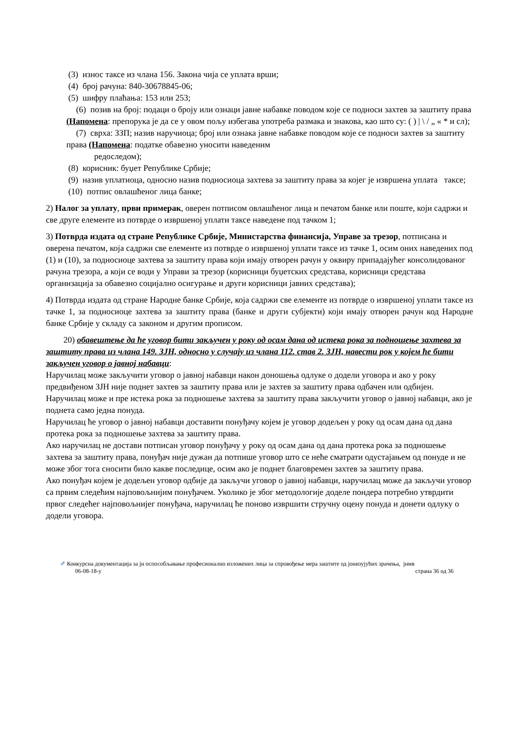(3) износ таксе из члана 156. Закона чија се уплата врши;
(4) број рачуна: 840-30678845-06;
(5) шифру плаћања: 153 или 253;
(6) позив на број: подаци о броју или ознаци јавне набавке поводом које се подноси захтев за заштиту права (Напомена: препорука је да се у овом пољу избегава употреба размака и знакова, као што су: ( ) | \ / „ « * и сл);
(7) сврха: ЗЗП; назив наручиоца; број или ознака јавне набавке поводом које се подноси захтев за заштиту права (Напомена: податке обавезно уносити наведеним
редоследом);
(8) корисник: буџет Републике Србије;
(9) назив уплатиоца, односно назив подносиоца захтева за заштиту права за којег је извршена уплата таксе;
(10) потпис овлашћеног лица банке;
2) Налог за уплату, први примерак, оверен потписом овлашћеног лица и печатом банке или поште, који садржи и све друге елементе из потврде о извршеној уплати таксе наведене под тачком 1;
3) Потврда издата од стране Републике Србије, Министарства финансија, Управе за трезор, потписана и оверена печатом, која садржи све елементе из потврде о извршеној уплати таксе из тачке 1, осим оних наведених под (1) и (10), за подносиоце захтева за заштиту права који имају отворен рачун у оквиру припадајућег консолидованог рачуна трезора, а који се води у Управи за трезор (корисници буџетских средстава, корисници средстава организација за обавезно социјално осигурање и други корисници јавних средстава);
4) Потврда издата од стране Народне банке Србије, која садржи све елементе из потврде о извршеној уплати таксе из тачке 1, за подносиоце захтева за заштиту права (банке и други субјекти) који имају отворен рачун код Народне банке Србије у складу са законом и другим прописом.
20) обавештење да ће уговор бити закључен у року од осам дана од истека рока за подношење захтева за заштиту права из члана 149. ЗЈН, односно у случају из члана 112. став 2. ЗЈН, навести рок у којем ће бити закључен уговор о јавној набавци:
Наручилац може закључити уговор о јавној набавци након доношења одлуке о додели уговора и ако у року предвиђеном ЗЈН није поднет захтев за заштиту права или је захтев за заштиту права одбачен или одбијен.
Наручилац може и пре истека рока за подношење захтева за заштиту права закључити уговор о јавној набавци, ако је поднета само једна понуда.
Наручилац ће уговор о јавној набавци доставити понуђачу којем је уговор додељен у року од осам дана од дана протека рока за подношење захтева за заштиту права.
Ако наручилац не достави потписан уговор понуђачу у року од осам дана од дана протека рока за подношење захтева за заштиту права, понуђач није дужан да потпише уговор што се неће сматрати одустајањем од понуде и не може због тога сносити било какве последице, осим ако је поднет благовремен захтев за заштиту права.
Ако понуђач којем је додељен уговор одбије да закључи уговор о јавној набавци, наручилац може да закључи уговор са првим следећим најповољнијим понуђачем. Уколико је због методологије доделе пондера потребно утврдити првог следећег најповољнијег понуђача, наручилац ће поново извршити стручну оцену понуда и донети одлуку о додели уговора.
✐ Конкурсна документација за јн оспособљавање професионално изложених лица за спровођење мера заштите од јонизујућих зрачења, јнмв
06-08-18-у страна 36 од 36